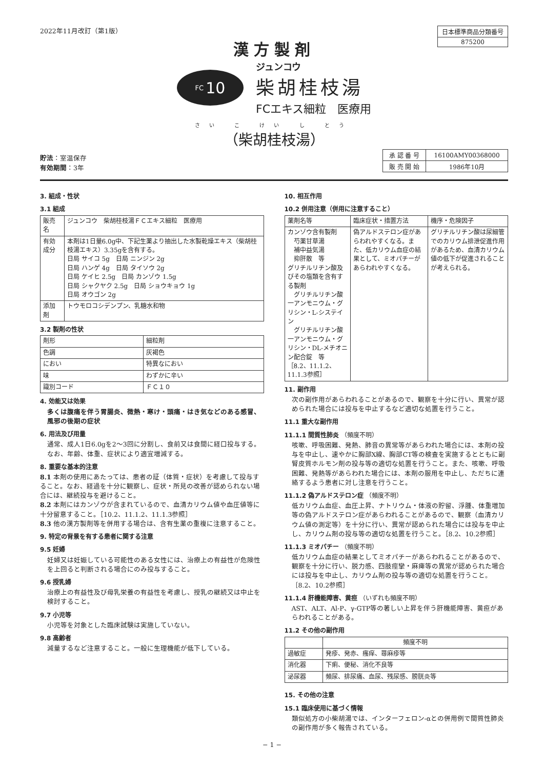2022年11月改訂（第1版）
| 日本標準商品分類番号 |
| 875200 |
漢方製剤
FC 10
ジュンコウ
柴胡桂枝湯
FCエキス細粒　医療用
さい こ けい し とう
（柴胡桂枝湯）
貯法：室温保存
有効期間：3年
| 承 認 番 号 | 16100AMY00368000 |
| 販 売 開 始 | 1986年10月 |
3. 組成・性状
3.1 組成
| 販売名 | ジュンコウ 柴胡桂枝湯ＦＣエキス細粒 医療用 |
| 有効成分 | 本剤は1日量6.0g中、下記生薬より抽出した水製乾燥エキス（柴胡桂枝湯エキス）3.35gを含有する。 日局 サイコ 5g 日局 ニンジン 2g 日局 ハンゲ 4g 日局 タイソウ 2g 日局 ケイヒ 2.5g 日局 カンゾウ 1.5g 日局 シャクヤク 2.5g 日局 ショウキョウ 1g 日局 オウゴン 2g |
| 添加剤 | トウモロコシデンプン、乳糖水和物 |
3.2 製剤の性状
| 剤形 | 細粒剤 |
| 色調 | 灰褐色 |
| におい | 特異なにおい |
| 味 | わずかに辛い |
| 識別コード | ＦＣ１０ |
4. 効能又は効果
多くは腹痛を伴う胃腸炎、微熱・寒け・頭痛・はき気などのある感冒、風邪の後期の症状
6. 用法及び用量
通常、成人1日6.0gを2〜3回に分割し、食前又は食間に経口投与する。なお、年齢、体重、症状により適宜増減する。
8. 重要な基本的注意
8.1 本剤の使用にあたっては、患者の証（体質・症状）を考慮して投与すること。なお、経過を十分に観察し、症状・所見の改善が認められない場合には、継続投与を避けること。
8.2 本剤にはカンゾウが含まれているので、血清カリウム値や血圧値等に十分留意すること。［10.2、11.1.2、11.1.3参照］
8.3 他の漢方製剤等を併用する場合は、含有生薬の重複に注意すること。
9. 特定の背景を有する患者に関する注意
9.5 妊婦
妊婦又は妊娠している可能性のある女性には、治療上の有益性が危険性を上回ると判断される場合にのみ投与すること。
9.6 授乳婦
治療上の有益性及び母乳栄養の有益性を考慮し、授乳の継続又は中止を検討すること。
9.7 小児等
小児等を対象とした臨床試験は実施していない。
9.8 高齢者
減量するなど注意すること。一般に生理機能が低下している。
10. 相互作用
10.2 併用注意（併用に注意すること）
| 薬剤名等 | 臨床症状・措置方法 | 機序・危険因子 |
| --- | --- | --- |
| カンゾウ含有製剤 芍薬甘草湯 補中益気湯 抑肝散 等 グリチルリチン酸及びその塩類を含有する製剤 グリチルリチン酸一アンモニウム・グリシン・L-システイン グリチルリチン酸一アンモニウム・グリシン・DL-メチオニン配合錠 等 ［8.2、11.1.2、11.1.3参照］ | 偽アルドステロン症があらわれやすくなる。また、低カリウム血症の結果として、ミオパチーがあらわれやすくなる。 | グリチルリチン酸は尿細管でのカリウム排泄促進作用があるため、血清カリウム値の低下が促進されることが考えられる。 |
11. 副作用
次の副作用があらわれることがあるので、観察を十分に行い、異常が認められた場合には投与を中止するなど適切な処置を行うこと。
11.1 重大な副作用
11.1.1 間質性肺炎 （頻度不明）
咳嗽、呼吸困難、発熱、肺音の異常等があらわれた場合には、本剤の投与を中止し、速やかに胸部X線、胸部CT等の検査を実施するとともに副腎皮質ホルモン剤の投与等の適切な処置を行うこと。また、咳嗽、呼吸困難、発熱等があらわれた場合には、本剤の服用を中止し、ただちに連絡するよう患者に対し注意を行うこと。
11.1.2 偽アルドステロン症 （頻度不明）
低カリウム血症、血圧上昇、ナトリウム・体液の貯留、浮腫、体重増加等の偽アルドステロン症があらわれることがあるので、観察（血清カリウム値の測定等）を十分に行い、異常が認められた場合には投与を中止し、カリウム剤の投与等の適切な処置を行うこと。［8.2、10.2参照］
11.1.3 ミオパチー （頻度不明）
低カリウム血症の結果としてミオパチーがあらわれることがあるので、観察を十分に行い、脱力感、四肢痙攣・麻痺等の異常が認められた場合には投与を中止し、カリウム剤の投与等の適切な処置を行うこと。［8.2、10.2参照］
11.1.4 肝機能障害、黄疸 （いずれも頻度不明）
AST、ALT、Al-P、γ-GTP等の著しい上昇を伴う肝機能障害、黄疸があらわれることがある。
11.2 その他の副作用
| | 頻度不明 |
| --- | --- |
| 過敏症 | 発疹、発赤、瘙痒、蕁麻疹等 |
| 消化器 | 下痢、便秘、消化不良等 |
| 泌尿器 | 頻尿、排尿痛、血尿、残尿感、膀胱炎等 |
15. その他の注意
15.1 臨床使用に基づく情報
類似処方の小柴胡湯では、インターフェロン-αとの併用例で間質性肺炎の副作用が多く報告されている。
− 1 −